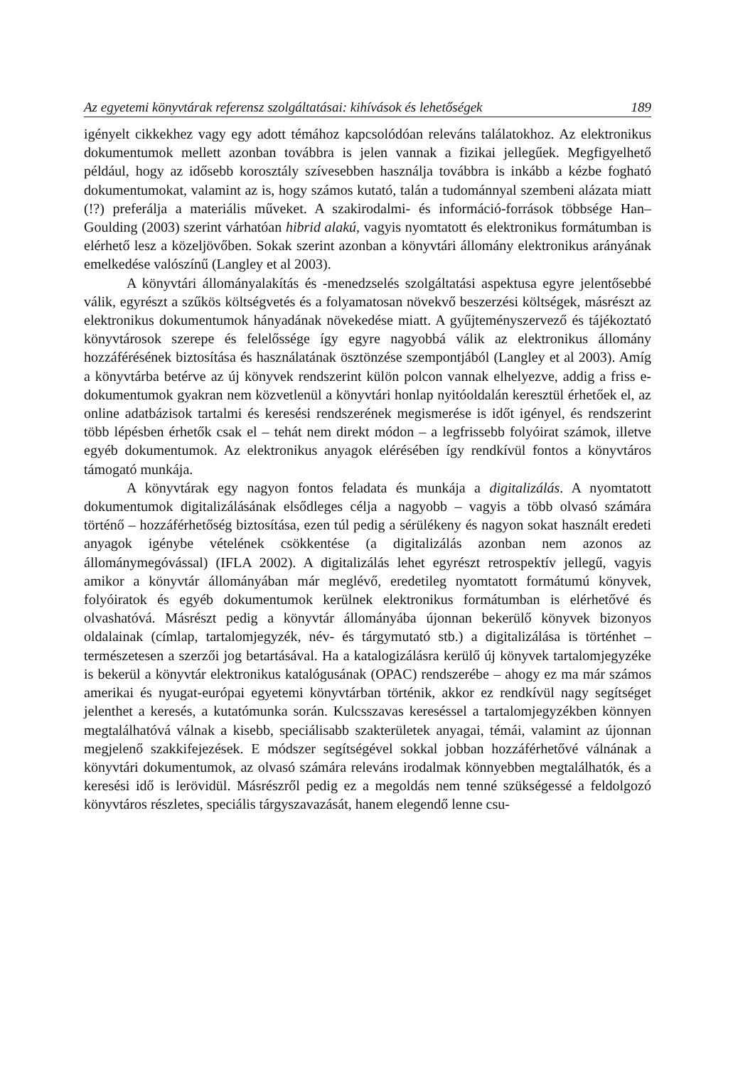Az egyetemi könyvtárak referensz szolgáltatásai: kihívások és lehetőségek 189
igényelt cikkekhez vagy egy adott témához kapcsolódóan releváns találatokhoz. Az elektronikus dokumentumok mellett azonban továbbra is jelen vannak a fizikai jellegűek. Megfigyelhető például, hogy az idősebb korosztály szívesebben használja továbbra is inkább a kézbe fogható dokumentumokat, valamint az is, hogy számos kutató, talán a tudománnyal szembeni alázata miatt (!?) preferálja a materiális műveket. A szakirodalmi- és információ-források többsége Han–Goulding (2003) szerint várhatóan hibrid alakú, vagyis nyomtatott és elektronikus formátumban is elérhető lesz a közeljövőben. Sokak szerint azonban a könyvtári állomány elektronikus arányának emelkedése valószínű (Langley et al 2003).
A könyvtári állományalakítás és -menedzselés szolgáltatási aspektusa egyre jelentősebbé válik, egyrészt a szűkös költségvetés és a folyamatosan növekvő beszerzési költségek, másrészt az elektronikus dokumentumok hányadának növekedése miatt. A gyűjteményszervező és tájékoztató könyvtárosok szerepe és felelőssége így egyre nagyobbá válik az elektronikus állomány hozzáférésének biztosítása és használatának ösztönzése szempontjából (Langley et al 2003). Amíg a könyvtárba betérve az új könyvek rendszerint külön polcon vannak elhelyezve, addig a friss e-dokumentumok gyakran nem közvetlenül a könyvtári honlap nyitóoldalán keresztül érhetőek el, az online adatbázisok tartalmi és keresési rendszerének megismerése is időt igényel, és rendszerint több lépésben érhetők csak el – tehát nem direkt módon – a legfrissebb folyóirat számok, illetve egyéb dokumentumok. Az elektronikus anyagok elérésében így rendkívül fontos a könyvtáros támogató munkája.
A könyvtárak egy nagyon fontos feladata és munkája a digitalizálás. A nyomtatott dokumentumok digitalizálásának elsődleges célja a nagyobb – vagyis a több olvasó számára történő – hozzáférhetőség biztosítása, ezen túl pedig a sérülékeny és nagyon sokat használt eredeti anyagok igénybe vételének csökkentése (a digitalizálás azonban nem azonos az állománymegóvással) (IFLA 2002). A digitalizálás lehet egyrészt retrospektív jellegű, vagyis amikor a könyvtár állományában már meglévő, eredetileg nyomtatott formátumú könyvek, folyóiratok és egyéb dokumentumok kerülnek elektronikus formátumban is elérhetővé és olvashatóvá. Másrészt pedig a könyvtár állományába újonnan bekerülő könyvek bizonyos oldalainak (címlap, tartalomjegyzék, név- és tárgymutató stb.) a digitalizálása is történhet – természetesen a szerzői jog betartásával. Ha a katalogizálásra kerülő új könyvek tartalomjegyzéke is bekerül a könyvtár elektronikus katalógusának (OPAC) rendszerébe – ahogy ez ma már számos amerikai és nyugat-európai egyetemi könyvtárban történik, akkor ez rendkívül nagy segítséget jelenthet a keresés, a kutatómunka során. Kulcsszavas kereséssel a tartalomjegyzékben könnyen megtalálhatóvá válnak a kisebb, speciálisabb szakterületek anyagai, témái, valamint az újonnan megjelenő szakkifejezések. E módszer segítségével sokkal jobban hozzáférhetővé válnának a könyvtári dokumentumok, az olvasó számára releváns irodalmak könnyebben megtalálhatók, és a keresési idő is lerövidül. Másrészről pedig ez a megoldás nem tenné szükségessé a feldolgozó könyvtáros részletes, speciális tárgyszavazását, hanem elegendő lenne csu-